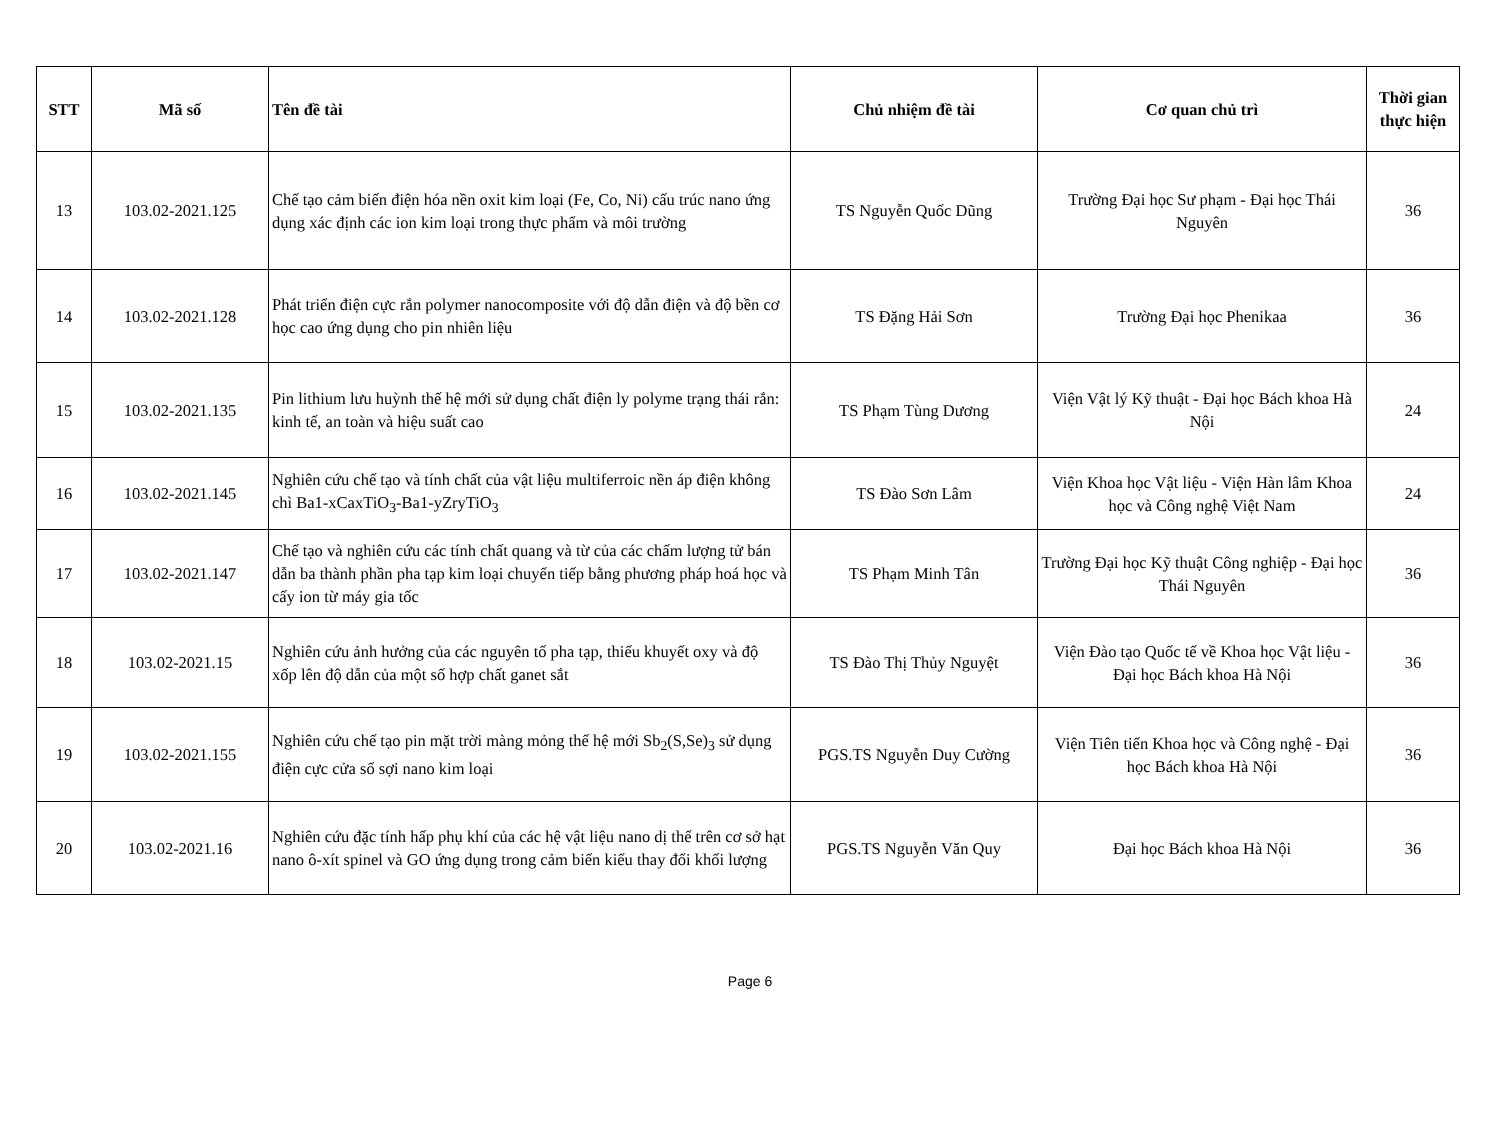| STT | Mã số | Tên đề tài | Chủ nhiệm đề tài | Cơ quan chủ trì | Thời gian thực hiện |
| --- | --- | --- | --- | --- | --- |
| 13 | 103.02-2021.125 | Chế tạo cảm biến điện hóa nền oxit kim loại (Fe, Co, Ni) cấu trúc nano ứng dụng xác định các ion kim loại trong thực phẩm và môi trường | TS Nguyễn Quốc Dũng | Trường Đại học Sư phạm - Đại học Thái Nguyên | 36 |
| 14 | 103.02-2021.128 | Phát triển điện cực rắn polymer nanocomposite với độ dẫn điện và độ bền cơ học cao ứng dụng cho pin nhiên liệu | TS Đặng Hải Sơn | Trường Đại học Phenikaa | 36 |
| 15 | 103.02-2021.135 | Pin lithium lưu huỳnh thế hệ mới sử dụng chất điện ly polyme trạng thái rắn: kinh tế, an toàn và hiệu suất cao | TS Phạm Tùng Dương | Viện Vật lý Kỹ thuật - Đại học Bách khoa Hà Nội | 24 |
| 16 | 103.02-2021.145 | Nghiên cứu chế tạo và tính chất của vật liệu multiferroic nền áp điện không chì Ba1-xCaxTiO<sub>3</sub>-Ba1-yZryTiO<sub>3</sub> | TS Đào Sơn Lâm | Viện Khoa học Vật liệu - Viện Hàn lâm Khoa học và Công nghệ Việt Nam | 24 |
| 17 | 103.02-2021.147 | Chế tạo và nghiên cứu các tính chất quang và từ của các chấm lượng tử bán dẫn ba thành phần pha tạp kim loại chuyển tiếp bằng phương pháp hoá học và cấy ion từ máy gia tốc | TS Phạm Minh Tân | Trường Đại học Kỹ thuật Công nghiệp - Đại học Thái Nguyên | 36 |
| 18 | 103.02-2021.15 | Nghiên cứu ảnh hưởng của các nguyên tố pha tạp, thiếu khuyết oxy và độ xốp lên độ dẫn của một số hợp chất ganet sắt | TS Đào Thị Thủy Nguyệt | Viện Đào tạo Quốc tế về Khoa học Vật liệu - Đại học Bách khoa Hà Nội | 36 |
| 19 | 103.02-2021.155 | Nghiên cứu chế tạo pin mặt trời màng mỏng thế hệ mới Sb<sub>2</sub>(S,Se)<sub>3</sub> sử dụng điện cực cửa sổ sợi nano kim loại | PGS.TS Nguyễn Duy Cường | Viện Tiên tiến Khoa học và Công nghệ - Đại học Bách khoa Hà Nội | 36 |
| 20 | 103.02-2021.16 | Nghiên cứu đặc tính hấp phụ khí của các hệ vật liệu nano dị thể trên cơ sở hạt nano ô-xít spinel và GO ứng dụng trong cảm biến kiểu thay đổi khối lượng | PGS.TS Nguyễn Văn Quy | Đại học Bách khoa Hà Nội | 36 |
Page 6